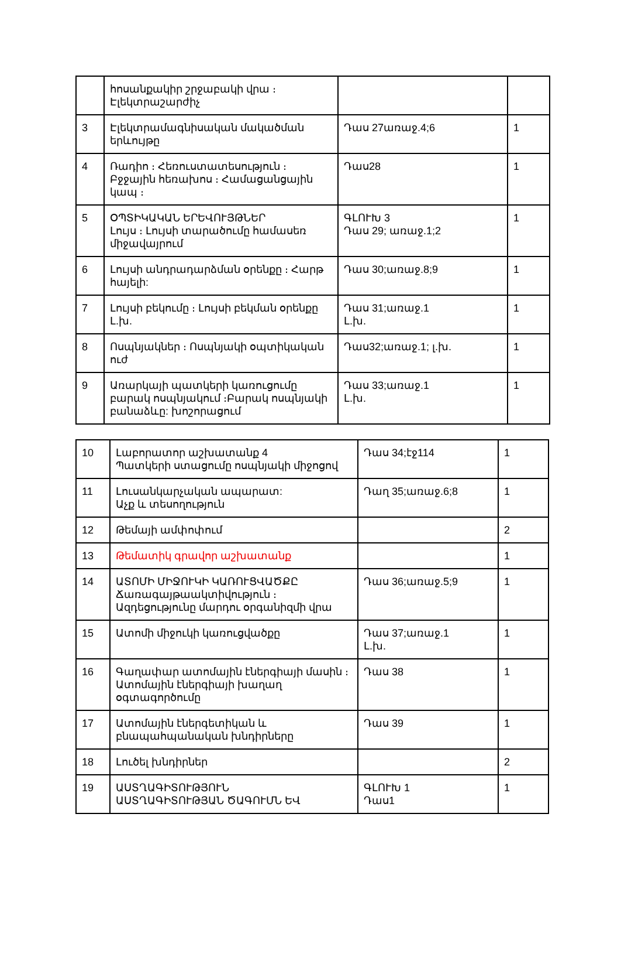| | հոսանքակիր շրջաբակի վրա ։ Էլեկտրաշարժիչ | | |
| 3 | Էլեկտրամագնիսական մակածման երևույթը | Դաս 27առաջ.4;6 | 1 |
| 4 | Ռադիո ։ Հեռուստատեսություն ։ Բջջային հեռախոս ։ Համացանցային կապ ։ | Դաս28 | 1 |
| 5 | ՕՊՏԻԿԱԿԱՆ ԵՐԵՎՈՒՅԹՆԵՐ Լույս ։ Լույսի տարածումը համասեռ միջավայրում | ԳԼՈՒԽ 3 Դաս 29; առաջ.1;2 | 1 |
| 6 | Լույսի անդրադարձման օրենքը ։ Հարթ հայելի: | Դաս 30;առաջ.8;9 | 1 |
| 7 | Լույսի բեկումը ։ Լույսի բեկման օրենքը Լ.խ. | Դաս 31;առաջ.1 Լ.խ. | 1 |
| 8 | Ոսպնյակներ ։ Ոսպնյակի օպտիկական ուժ | Դաս32;առաջ.1; լ.խ. | 1 |
| 9 | Առարկայի պատկերի կառուցումը բարակ ոսպնյակում ։Բարակ ոսպնյակի բանաձևը: խոշորացում | Դաս 33;առաջ.1 Լ.խ. | 1 |
| 10 | Լաբորատոր աշխատանք 4 Պատկերի ստացումը ոսպնյակի միջոցով | Դաս 34;էջ114 | 1 |
| 11 | Լուսանկարչական ապարատ: Աչք և տեսողություն | Դաղ 35;առաջ.6;8 | 1 |
| 12 | Թեմայի ամփոփում | | 2 |
| 13 | Թեմատիկ գրավոր աշխատանք | | 1 |
| 14 | ԱՏՈՄԻ ՄԻՋՈՒԿԻ ԿԱՌՈՒՑՎԱԾՔԸ Ճառագայթաակտիվություն ։ Ազդեցությունը մարդու օրգանիզմի վրա | Դաս 36;առաջ.5;9 | 1 |
| 15 | Ատոմի միջուկի կառուցվածքը | Դաս 37;առաջ.1 Լ.խ. | 1 |
| 16 | Գաղափար ատոմային էներգիայի մասին ։ Ատոմային էներգիայի խաղաղ օգտագործումը | Դաս 38 | 1 |
| 17 | Ատոմային էներգետիկան և բնապահպանական խնդիրները | Դաս 39 | 1 |
| 18 | Լուծել խնդիրներ | | 2 |
| 19 | ԱՍՏՂԱԳԻՏՈՒԹՅՈՒՆ ԱՍՏՂԱԳԻՏՈՒԹՅԱՆ ԾԱԳՈՒՄՆ ԵՎ | ԳԼՈՒԽ 1 Դաս1 | 1 |